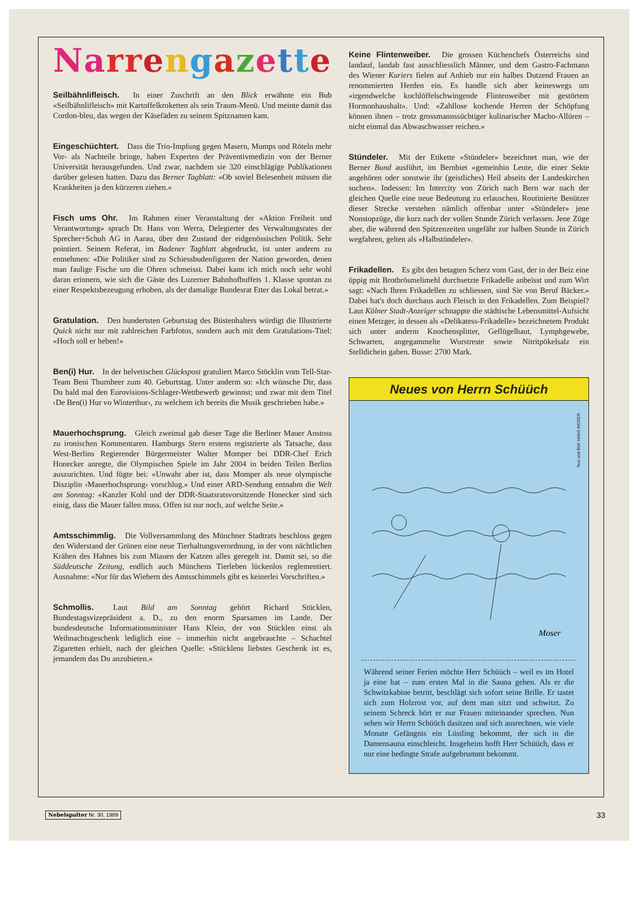Narrengazette
Seilbähnlifleisch. In einer Zuschrift an den Blick erwähnte ein Bub «Seilbähnlifleisch» mit Kartoffelkroketten als sein Traum-Menü. Und meinte damit das Cordon-bleu, das wegen der Käsefäden zu seinem Spitznamen kam.
Eingeschüchtert. Dass die Trio-Impfung gegen Masern, Mumps und Röteln mehr Vor- als Nachteile bringe, haben Experten der Präventivmedizin von der Berner Universität herausgefunden. Und zwar, nachdem sie 320 einschlägige Publikationen darüber gelesen hatten. Dazu das Berner Tagblatt: «Ob soviel Belesenheit müssen die Krankheiten ja den kürzeren ziehen.»
Fisch ums Ohr. Im Rahmen einer Veranstaltung der «Aktion Freiheit und Verantwortung» sprach Dr. Hans von Werra, Delegierter des Verwaltungsrates der Sprecher+Schuh AG in Aarau, über den Zustand der eidgenössischen Politik. Sehr pointiert. Seinem Referat, im Badener Tagblatt abgedruckt, ist unter anderm zu entnehmen: «Die Politiker sind zu Schiessbudenfiguren der Nation geworden, denen man faulige Fische um die Ohren schmeisst. Dabei kann ich mich noch sehr wohl daran erinnern, wie sich die Gäste des Luzerner Bahnhofbuffets 1. Klasse spontan zu einer Respektsbezeugung erhoben, als der damalige Bundesrat Etter das Lokal betrat.»
Gratulation. Den hundertsten Geburtstag des Büstenhalters würdigt die Illustrierte Quick nicht nur mit zahlreichen Farbfotos, sondern auch mit dem Gratulations-Titel: «Hoch soll er heben!»
Ben(i) Hur. In der helvetischen Glückspost gratuliert Marco Stöcklin vom Tell-Star-Team Beni Thurnheer zum 40. Geburtstag. Unter anderm so: «Ich wünsche Dir, dass Du bald mal den Eurovisions-Schlager-Wettbewerb gewinnst; und zwar mit dem Titel ‹De Ben(i) Hur vo Winterthur›, zu welchem ich bereits die Musik geschrieben habe.»
Mauerhochsprung. Gleich zweimal gab dieser Tage die Berliner Mauer Anstoss zu ironischen Kommentaren. Hamburgs Stern erstens registrierte als Tatsache, dass West-Berlins Regierender Bürgermeister Walter Momper bei DDR-Chef Erich Honecker anregte, die Olympischen Spiele im Jahr 2004 in beiden Teilen Berlins auszurichten. Und fügte bei: «Unwahr aber ist, dass Momper als neue olympische Disziplin ‹Mauerhochsprung› vorschlug.» Und einer ARD-Sendung entnahm die Welt am Sonntag: «Kanzler Kohl und der DDR-Staatsratsvorsitzende Honecker sind sich einig, dass die Mauer fallen muss. Offen ist nur noch, auf welche Seite.»
Amtsschimmlig. Die Vollversammlung des Münchner Stadtrats beschloss gegen den Widerstand der Grünen eine neue Tierhaltungsverordnung, in der vom nächtlichen Krähen des Hahnes bis zum Miauen der Katzen alles geregelt ist. Damit sei, so die Süddeutsche Zeitung, endlich auch Münchens Tierleben lückenlos reglementiert. Ausnahme: «Nur für das Wiehern des Amtsschimmels gibt es keinerlei Vorschriften.»
Schmollis. Laut Bild am Sonntag gehört Richard Stücklen, Bundestagsvizepräsident a. D., zu den enorm Sparsamen im Lande. Der bundesdeutsche Informationsminister Hans Klein, der von Stücklen einst als Weihnachtsgeschenk lediglich eine – immerhin nicht angebrauchte – Schachtel Zigaretten erhielt, nach der gleichen Quelle: «Stücklens liebstes Geschenk ist es, jemandem das Du anzubieten.»
Keine Flintenweiber. Die grossen Küchenchefs Österreichs sind landauf, landab fast ausschliesslich Männer, und dem Gastro-Fachmann des Wiener Kuriers fielen auf Anhieb nur ein halbes Dutzend Frauen an renommierten Herden ein. Es handle sich aber keineswegs um «irgendwelche kochlöffelschwingende Flintenweiber mit gestörtem Hormonhaushalt». Und: «Zahllose kochende Herren der Schöpfung können ihnen – trotz grossmannssüchtiger kulinarischer Macho-Allüren – nicht einmal das Abwaschwasser reichen.»
Stündeler. Mit der Etikette «Stündeler» bezeichnet man, wie der Berner Bund ausführt, im Bernbiet «gemeinhin Leute, die einer Sekte angehören oder sonstwie ihr (geistliches) Heil abseits der Landeskirchen suchen». Indessen: Im Intercity von Zürich nach Bern war nach der gleichen Quelle eine neue Bedeutung zu erlauschen. Routinierte Benützer dieser Strecke verstehen nämlich offenbar unter «Stündeler» jene Nonstopzüge, die kurz nach der vollen Stunde Zürich verlassen. Jene Züge aber, die während den Spitzenzeiten ungefähr zur halben Stunde in Zürich wegfahren, gelten als «Halbstündeler».
Frikadellen. Es gibt den betagten Scherz vom Gast, der in der Beiz eine üppig mit Brotbrösmelimehl durchsetzte Frikadelle anbeisst und zum Wirt sagt: «Nach Ihren Frikadellen zu schliessen, sind Sie von Beruf Bäcker.» Dabei hat's doch durchaus auch Fleisch in den Frikadellen. Zum Beispiel? Laut Kölner Stadt-Anzeiger schnappte die städtische Lebensmittel-Aufsicht einen Metzger, in dessen als «Delikatess-Frikadelle» bezeichnetem Produkt sich unter anderm Knochensplitter, Geflügelhaut, Lymphgewebe, Schwarten, angegammelte Wurstreste sowie Nitritpökelsalz ein Stelldichein gaben. Busse: 2700 Mark.
Neues von Herrn Schüüch
Text und Bild: HANS MOSER
Moser
Während seiner Ferien möchte Herr Schüüch – weil es im Hotel ja eine hat – zum ersten Mal in die Sauna gehen. Als er die Schwitzkabine betritt, beschlägt sich sofort seine Brille. Er tastet sich zum Holzrost vor, auf dem man sitzt und schwitzt. Zu seinem Schreck hört er nur Frauen miteinander sprechen. Nun sehen wir Herrn Schüüch dasitzen und sich ausrechnen, wie viele Monate Gefängnis ein Lüstling bekommt, der sich in die Damensauna einschleicht. Insgeheim hofft Herr Schüüch, dass er nur eine bedingte Strafe aufgebrummt bekommt.
Nebelspalter Nr. 30, 1989 33